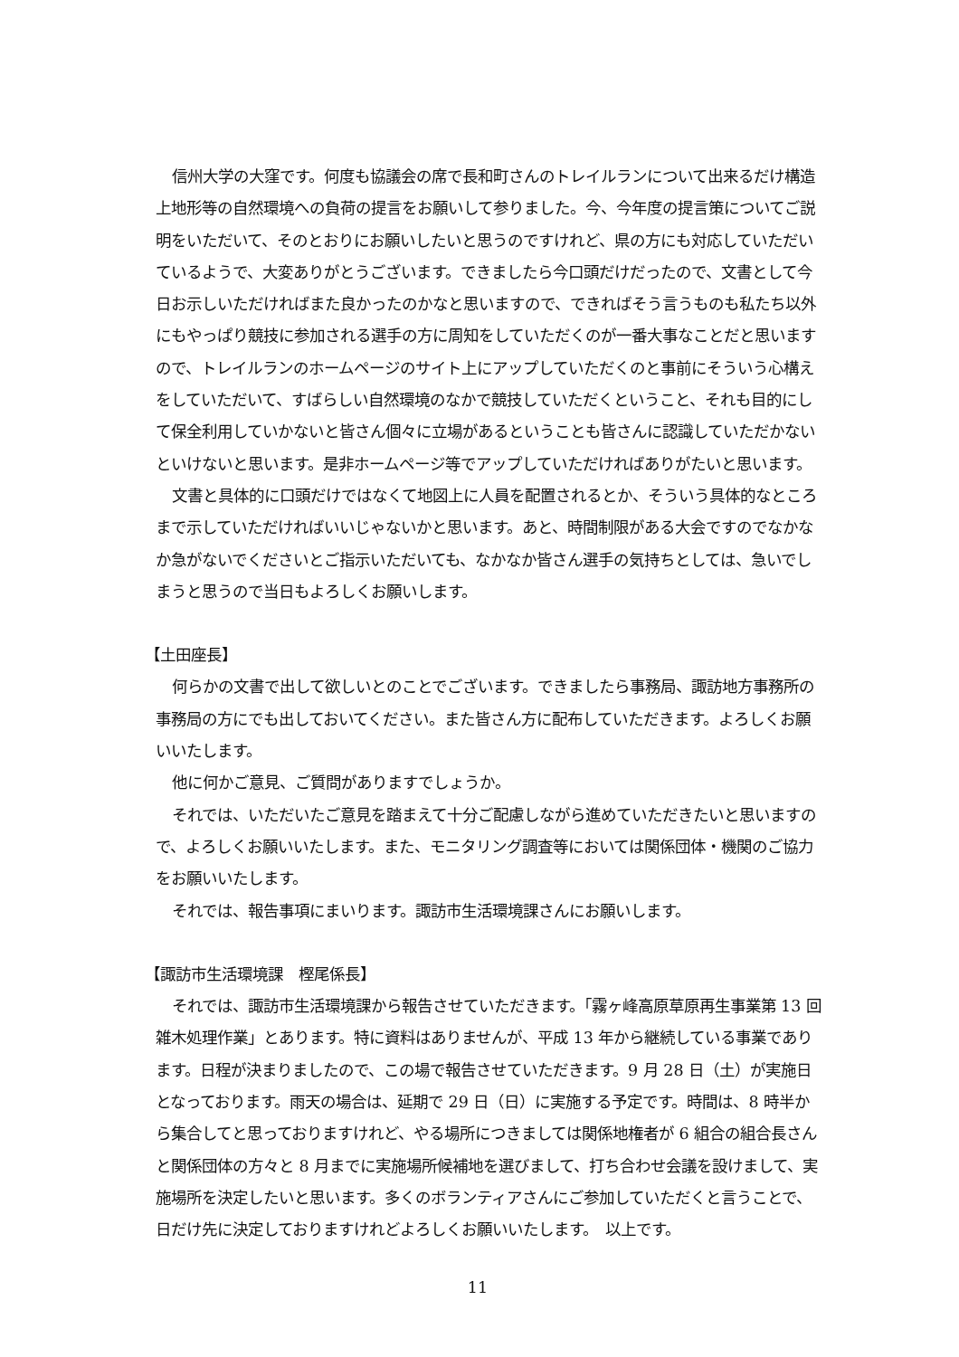信州大学の大窪です。何度も協議会の席で長和町さんのトレイルランについて出来るだけ構造上地形等の自然環境への負荷の提言をお願いして参りました。今、今年度の提言策についてご説明をいただいて、そのとおりにお願いしたいと思うのですけれど、県の方にも対応していただいているようで、大変ありがとうございます。できましたら今口頭だけだったので、文書として今日お示しいただければまた良かったのかなと思いますので、できればそう言うものも私たち以外にもやっぱり競技に参加される選手の方に周知をしていただくのが一番大事なことだと思いますので、トレイルランのホームページのサイト上にアップしていただくのと事前にそういう心構えをしていただいて、すばらしい自然環境のなかで競技していただくということ、それも目的にして保全利用していかないと皆さん個々に立場があるということも皆さんに認識していただかないといけないと思います。是非ホームページ等でアップしていただければありがたいと思います。
文書と具体的に口頭だけではなくて地図上に人員を配置されるとか、そういう具体的なところまで示していただければいいじゃないかと思います。あと、時間制限がある大会ですのでなかなか急がないでくださいとご指示いただいても、なかなか皆さん選手の気持ちとしては、急いでしまうと思うので当日もよろしくお願いします。
【土田座長】
何らかの文書で出して欲しいとのことでございます。できましたら事務局、諏訪地方事務所の事務局の方にでも出しておいてください。また皆さん方に配布していただきます。よろしくお願いいたします。
他に何かご意見、ご質問がありますでしょうか。
それでは、いただいたご意見を踏まえて十分ご配慮しながら進めていただきたいと思いますので、よろしくお願いいたします。また、モニタリング調査等においては関係団体・機関のご協力をお願いいたします。
それでは、報告事項にまいります。諏訪市生活環境課さんにお願いします。
【諏訪市生活環境課　樫尾係長】
それでは、諏訪市生活環境課から報告させていただきます。「霧ヶ峰高原草原再生事業第 13 回雑木処理作業」とあります。特に資料はありませんが、平成 13 年から継続している事業であります。日程が決まりましたので、この場で報告させていただきます。9 月 28 日（土）が実施日となっております。雨天の場合は、延期で 29 日（日）に実施する予定です。時間は、8 時半から集合してと思っておりますけれど、やる場所につきましては関係地権者が 6 組合の組合長さんと関係団体の方々と 8 月までに実施場所候補地を選びまして、打ち合わせ会議を設けまして、実施場所を決定したいと思います。多くのボランティアさんにご参加していただくと言うことで、日だけ先に決定しておりますけれどよろしくお願いいたします。　以上です。
11